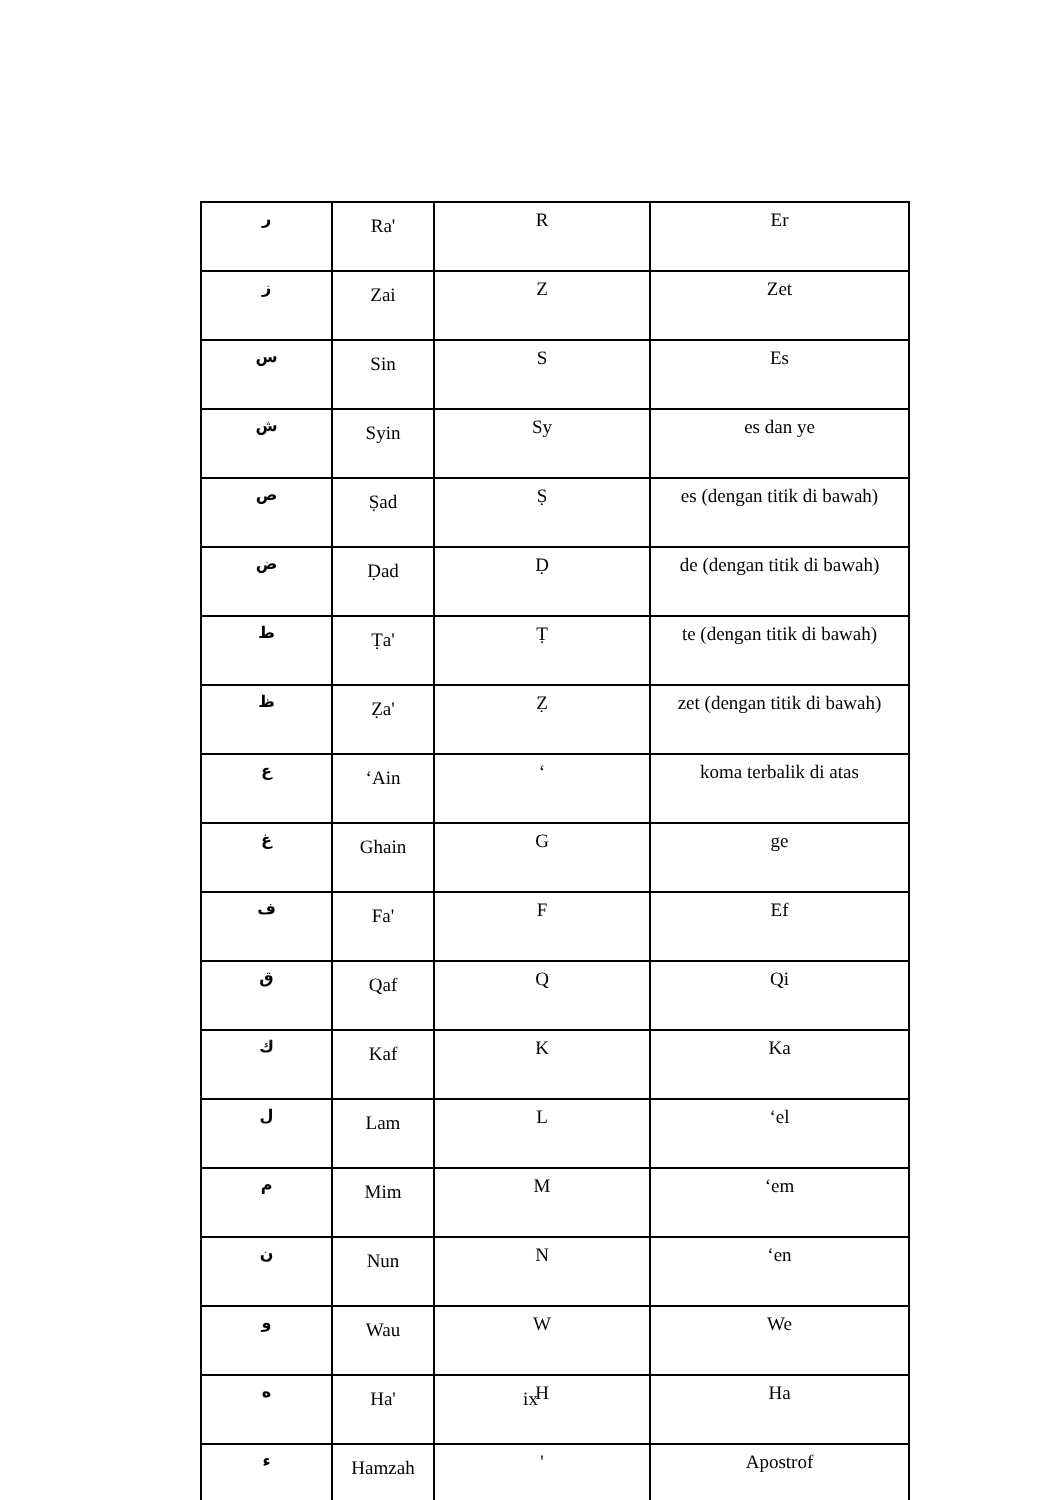| ر | Ra' | R | Er |
| ز | Zai | Z | Zet |
| س | Sin | S | Es |
| ش | Syin | Sy | es dan ye |
| ص | Ṣad | Ṣ | es (dengan titik di bawah) |
| ض | Ḍad | Ḍ | de (dengan titik di bawah) |
| ط | Ṭa' | Ṭ | te (dengan titik di bawah) |
| ظ | Ẓa' | Ẓ | zet (dengan titik di bawah) |
| ع | ‘Ain | ‘ | koma terbalik di atas |
| غ | Ghain | G | ge |
| ف | Fa' | F | Ef |
| ق | Qaf | Q | Qi |
| ك | Kaf | K | Ka |
| ل | Lam | L | ‘el |
| م | Mim | M | ‘em |
| ن | Nun | N | ‘en |
| و | Wau | W | We |
| ه | Ha' | H | Ha |
| ء | Hamzah | ' | Apostrof |
ix